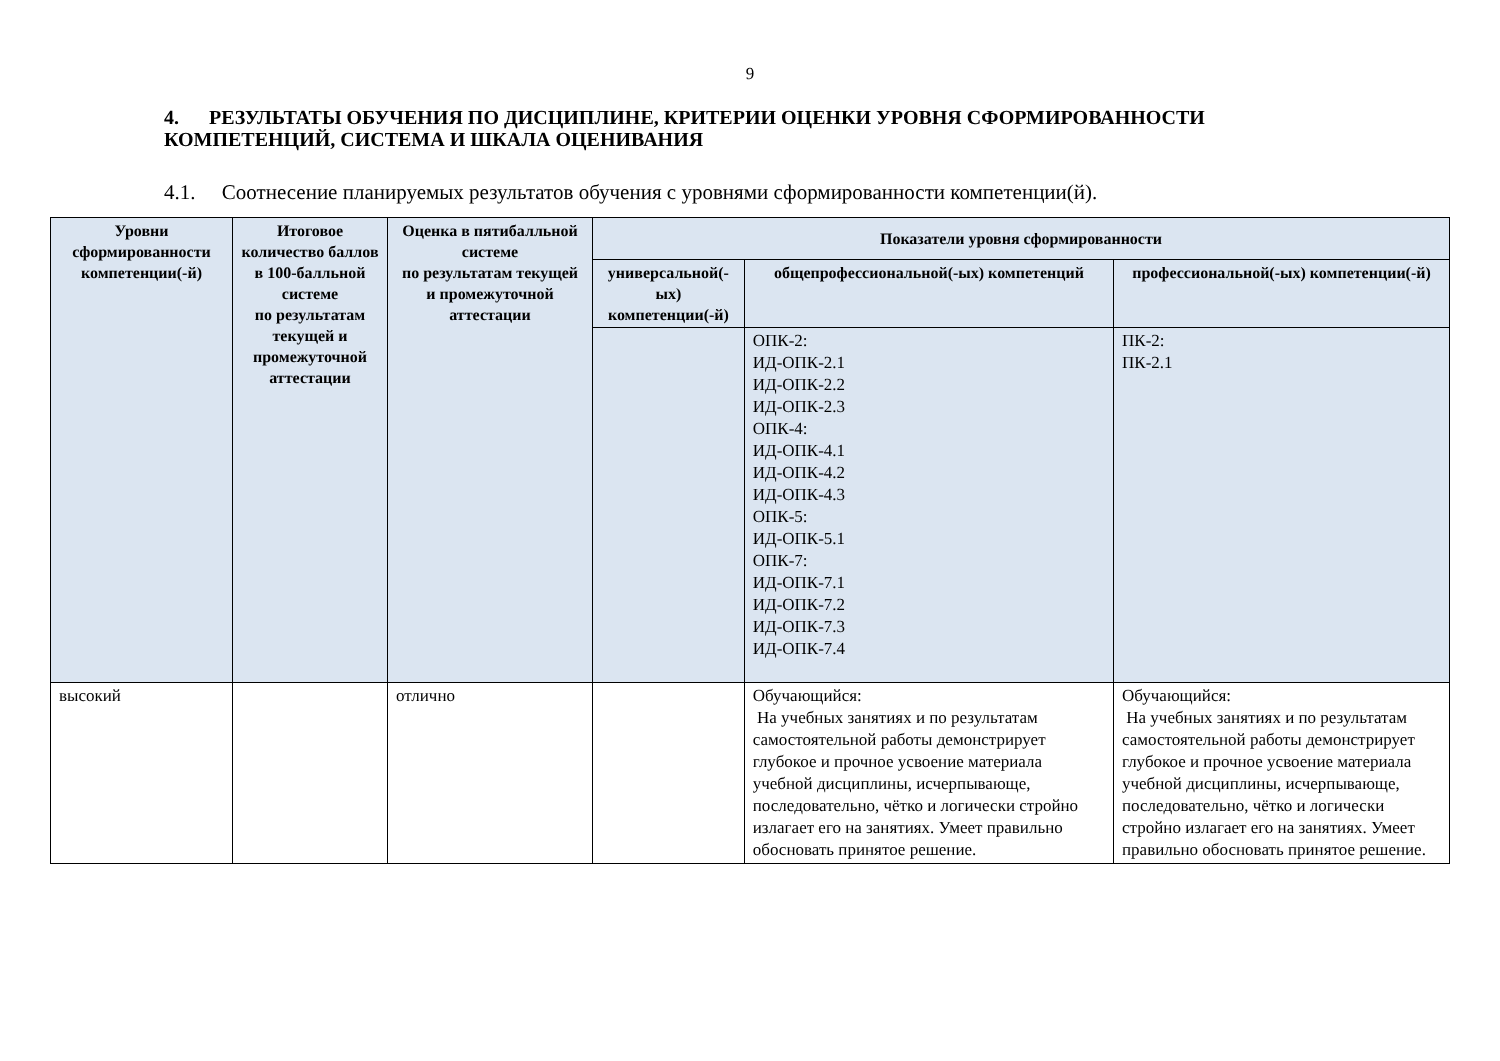9
4. РЕЗУЛЬТАТЫ ОБУЧЕНИЯ ПО ДИСЦИПЛИНЕ, КРИТЕРИИ ОЦЕНКИ УРОВНЯ СФОРМИРОВАННОСТИ КОМПЕТЕНЦИЙ, СИСТЕМА И ШКАЛА ОЦЕНИВАНИЯ
4.1. Соотнесение планируемых результатов обучения с уровнями сформированности компетенции(й).
| Уровни сформированности компетенции(-й) | Итоговое количество баллов в 100-балльной системе по результатам текущей и промежуточной аттестации | Оценка в пятибалльной системе по результатам текущей и промежуточной аттестации | Показатели уровня сформированности | | |
| --- | --- | --- | --- | --- | --- |
| | | | универсальной(-ых) компетенции(-й) | общепрофессиональной(-ых) компетенций | профессиональной(-ых) компетенции(-й) |
| | | | | ОПК-2: ИД-ОПК-2.1 ИД-ОПК-2.2 ИД-ОПК-2.3 ОПК-4: ИД-ОПК-4.1 ИД-ОПК-4.2 ИД-ОПК-4.3 ОПК-5: ИД-ОПК-5.1 ОПК-7: ИД-ОПК-7.1 ИД-ОПК-7.2 ИД-ОПК-7.3 ИД-ОПК-7.4 | ПК-2: ПК-2.1 |
| высокий | | отлично | | Обучающийся: На учебных занятиях и по результатам самостоятельной работы демонстрирует глубокое и прочное усвоение материала учебной дисциплины, исчерпывающе, последовательно, чётко и логически стройно излагает его на занятиях. Умеет правильно обосновать принятое решение. | Обучающийся: На учебных занятиях и по результатам самостоятельной работы демонстрирует глубокое и прочное усвоение материала учебной дисциплины, исчерпывающе, последовательно, чётко и логически стройно излагает его на занятиях. Умеет правильно обосновать принятое решение. |